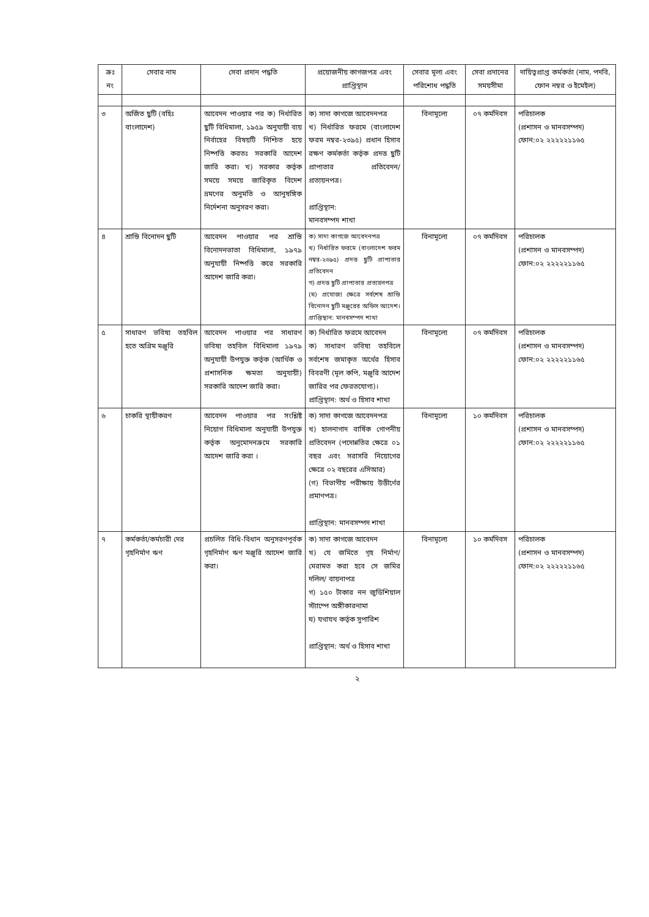| ক্রঃ নং | সেবার নাম | সেবা প্রদান পদ্ধতি | প্রয়োজনীয় কাগজপত্র এবং প্রাপ্তিস্থান | সেবার মূল্য এবং পরিশোধ পদ্ধতি | সেবা প্রদানের সময়সীমা | দায়িত্বপ্রাপ্ত কর্মকর্তা (নাম, পদবি, ফোন নম্বর ও ইমেইল) |
| --- | --- | --- | --- | --- | --- | --- |
| ৩ | অর্জিত ছুটি (বহিঃ বাংলাদেশ) | আবেদন পাওয়ার পর ক) নির্ধারিত ছুটি বিধিমালা, ১৯৫৯ অনুযায়ী ব্যয় নির্বাহের বিষয়টি নিশ্চিত হয়ে নিষ্পত্তি করতঃ সরকারি আদেশ জারি করা। খ) সরকার কর্তৃক সময়ে সময়ে জারিকৃত বিদেশ ভ্রমণের অনুমতি ও আনুষঙ্গিক নির্দেশনা অনুসরণ করা। | ক) সাদা কাগজে আবেদনপত্র খ) নির্ধারিত ফরমে (বাংলাদেশ ফরম নম্বর-২৩৯৫) প্রধান হিসাব রক্ষণ কর্মকর্তা কর্তৃক প্রদত্ত ছুটি প্রাপ্যতার প্রতিবেদন/ প্রত্যয়নপত্র। প্রাপ্তিস্থান: মানবসম্পদ শাখা | বিনামূল্যে | ০৭ কর্মদিবস | পরিচালক (প্রশাসন ও মানবসম্পদ) ফোন:০২ ২২২২২১১৬৫ |
| ৪ | শ্রান্তি বিনোদন ছুটি | আবেদন পাওয়ার পর শ্রান্তি বিনোদনভাতা বিধিমালা, ১৯৭৯ অনুযায়ী নিষ্পত্তি করে সরকারি আদেশ জারি করা। | ক) সাদা কাগজে আবেদনপত্র খ) নির্ধারিত ফরমে (বাংলাদেশ ফরম নম্বর-২৩৯৫) প্রদত্ত ছুটি প্রাপ্যতার প্রতিবেদন গ) প্রদত্ত ছুটি প্রাপ্যতার প্রত্যয়নপত্র (ঘ) প্রযোজ্য ক্ষেত্রে সর্বশেষ শ্রান্তি বিনোদন ছুটি মঞ্জুরের অফিস আদেশ। প্রাপ্তিস্থান: মানবসম্পদ শাখা | বিনামূল্যে | ০৭ কর্মদিবস | পরিচালক (প্রশাসন ও মানবসম্পদ) ফোন:০২ ২২২২২১১৬৫ |
| ৫ | সাধারণ ভবিষ্য তহবিল হতে অগ্রিম মঞ্জুরি | আবেদন পাওয়ার পর সাধারণ ভবিষ্য তহবিল বিধিমালা ১৯৭৯ অনুযায়ী উপযুক্ত কর্তৃক (আর্থিক ও প্রশাসনিক ক্ষমতা অনুযায়ী) সরকারি আদেশ জারি করা। | ক) নির্ধারিত ফরমে আবেদন ক) সাধারণ ভবিষ্য তহবিলে সর্বশেষ জমাকৃত অর্থের হিসাব বিবরণী (মূল কপি, মঞ্জুরি আদেশ জারির পর ফেরতযোগ্য)। প্রাপ্তিস্থান: অর্থ ও হিসাব শাখা | বিনামূল্যে | ০৭ কর্মদিবস | পরিচালক (প্রশাসন ও মানবসম্পদ) ফোন:০২ ২২২২২১১৬৫ |
| ৬ | চাকরি স্থায়ীকরণ | আবেদন পাওয়ার পর সংশ্লিষ্ট নিয়োগ বিধিমালা অনুযায়ী উপযুক্ত কর্তৃক অনুমোদনক্রমে সরকারি আদেশ জারি করা । | ক) সাদা কাগজে আবেদনপত্র খ) হালনাগাদ বার্ষিক গোপনীয় প্রতিবেদন (পদোন্নতির ক্ষেত্রে ০১ বছর এবং সরাসরি নিয়োগের ক্ষেত্রে ০২ বছরের এসিআর) (গ) বিভাগীয় পরীক্ষায় উত্তীর্ণের প্রমাণপত্র। প্রাপ্তিস্থান: মানবসম্পদ শাখা | বিনামূল্যে | ১০ কর্মদিবস | পরিচালক (প্রশাসন ও মানবসম্পদ) ফোন:০২ ২২২২২১১৬৫ |
| ৭ | কর্মকর্তা/কর্মচারী দের গৃহনির্মাণ ঋণ | প্রচলিত বিধি-বিধান অনুসরণপূর্বক গৃহনির্মাণ ঋণ মঞ্জুরি আদেশ জারি করা। | ক) সাদা কাগজে আবেদন খ) যে জমিতে গৃহ নির্মাণ/ মেরামত করা হবে সে জমির দলিল/ বায়নাপত্র গ) ১৫০ টাকার নন জুডিশিয়াল স্ট্যাম্পে অঙ্গীকারনামা ঘ) যথাযথ কর্তৃক সুপারিশ প্রাপ্তিস্থান: অর্থ ও হিসাব শাখা | বিনামূল্যে | ১০ কর্মদিবস | পরিচালক (প্রশাসন ও মানবসম্পদ) ফোন:০২ ২২২২২১১৬৫ |
২